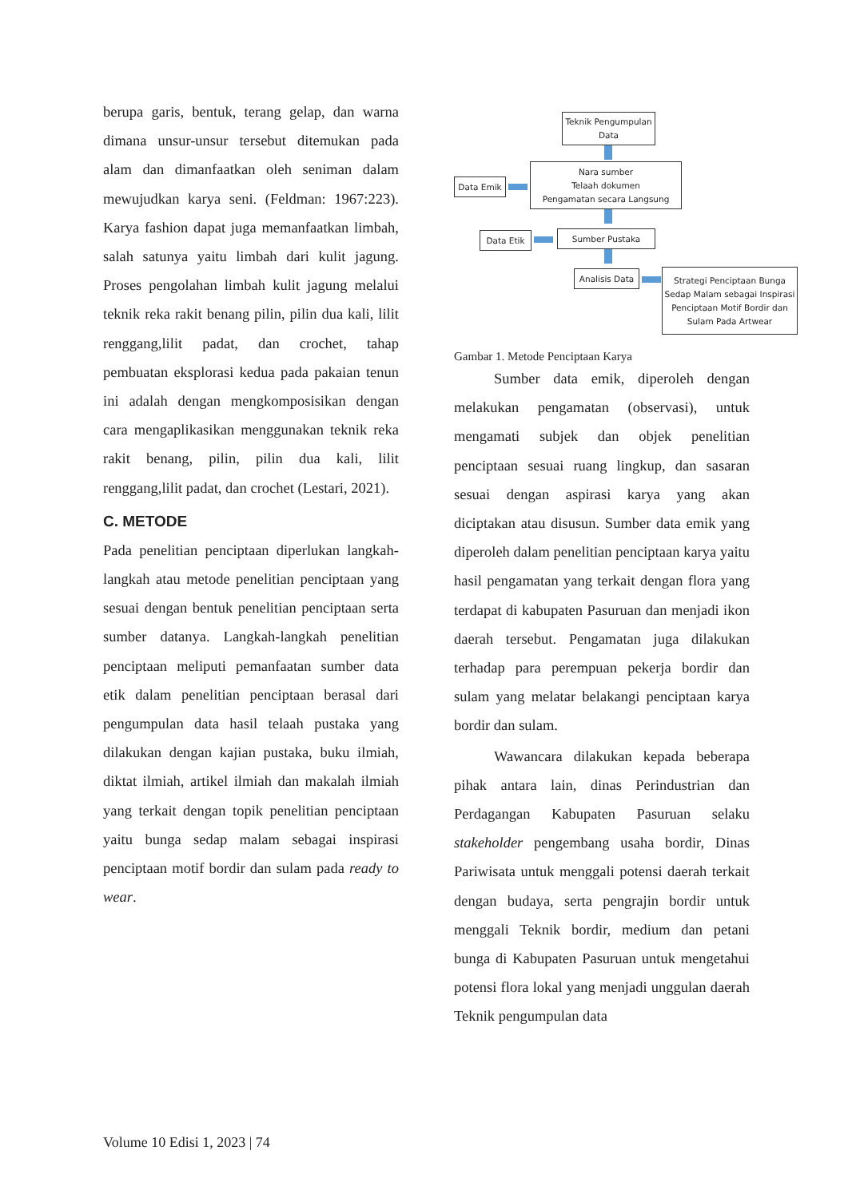berupa garis, bentuk, terang gelap, dan warna dimana unsur-unsur tersebut ditemukan pada alam dan dimanfaatkan oleh seniman dalam mewujudkan karya seni. (Feldman: 1967:223). Karya fashion dapat juga memanfaatkan limbah, salah satunya yaitu limbah dari kulit jagung. Proses pengolahan limbah kulit jagung melalui teknik reka rakit benang pilin, pilin dua kali, lilit renggang,lilit padat, dan crochet, tahap pembuatan eksplorasi kedua pada pakaian tenun ini adalah dengan mengkomposisikan dengan cara mengaplikasikan menggunakan teknik reka rakit benang, pilin, pilin dua kali, lilit renggang,lilit padat, dan crochet (Lestari, 2021).
C. METODE
Pada penelitian penciptaan diperlukan langkah-langkah atau metode penelitian penciptaan yang sesuai dengan bentuk penelitian penciptaan serta sumber datanya. Langkah-langkah penelitian penciptaan meliputi pemanfaatan sumber data etik dalam penelitian penciptaan berasal dari pengumpulan data hasil telaah pustaka yang dilakukan dengan kajian pustaka, buku ilmiah, diktat ilmiah, artikel ilmiah dan makalah ilmiah yang terkait dengan topik penelitian penciptaan yaitu bunga sedap malam sebagai inspirasi penciptaan motif bordir dan sulam pada ready to wear.
Teknik Pengumpulan Data
Data Emik
Nara sumber
Telaah dokumen
Pengamatan secara Langsung
Data Etik Sumber Pustaka
Analisis Data
Strategi Penciptaan Bunga Sedap Malam sebagai Inspirasi Penciptaan Motif Bordir dan Sulam Pada Artwear
Gambar 1. Metode Penciptaan Karya
Sumber data emik, diperoleh dengan melakukan pengamatan (observasi), untuk mengamati subjek dan objek penelitian penciptaan sesuai ruang lingkup, dan sasaran sesuai dengan aspirasi karya yang akan diciptakan atau disusun. Sumber data emik yang diperoleh dalam penelitian penciptaan karya yaitu hasil pengamatan yang terkait dengan flora yang terdapat di kabupaten Pasuruan dan menjadi ikon daerah tersebut. Pengamatan juga dilakukan terhadap para perempuan pekerja bordir dan sulam yang melatar belakangi penciptaan karya bordir dan sulam.
Wawancara dilakukan kepada beberapa pihak antara lain, dinas Perindustrian dan Perdagangan Kabupaten Pasuruan selaku stakeholder pengembang usaha bordir, Dinas Pariwisata untuk menggali potensi daerah terkait dengan budaya, serta pengrajin bordir untuk menggali Teknik bordir, medium dan petani bunga di Kabupaten Pasuruan untuk mengetahui potensi flora lokal yang menjadi unggulan daerah Teknik pengumpulan data
Volume 10 Edisi 1, 2023 | 74